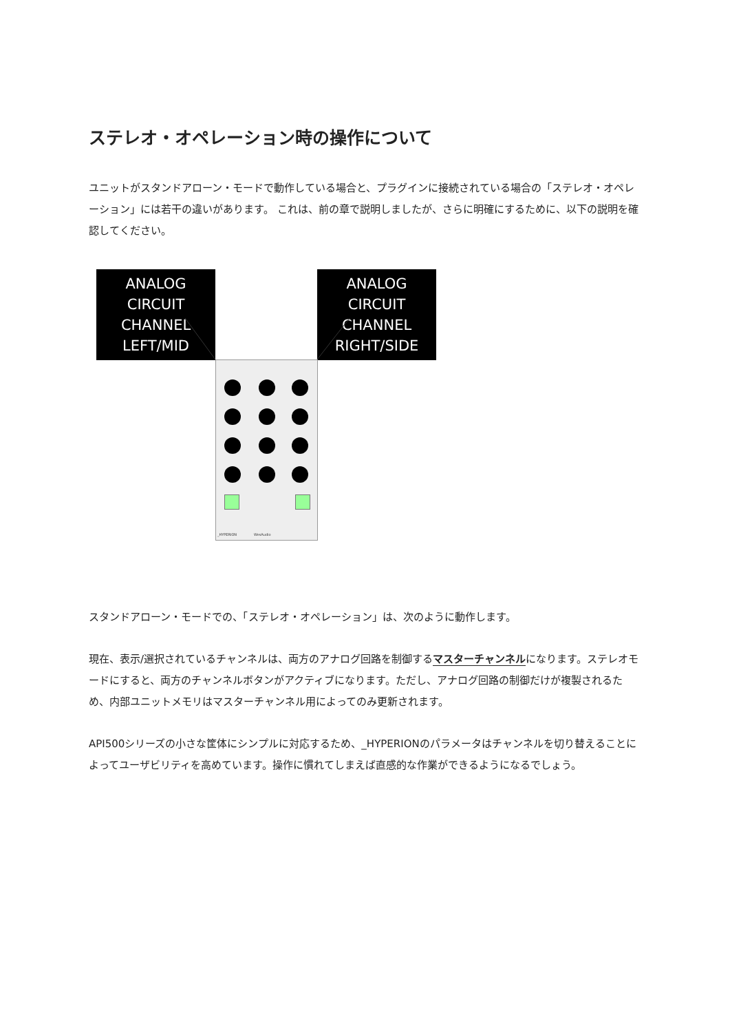ステレオ・オペレーション時の操作について
ユニットがスタンドアローン・モードで動作している場合と、プラグインに接続されている場合の「ステレオ・オペレーション」には若干の違いがあります。 これは、前の章で説明しましたが、さらに明確にするために、以下の説明を確認してください。
ANALOG CIRCUIT
CHANNEL LEFT/MID
ANALOG CIRCUIT
CHANNEL RIGHT/SIDE
_HYPERION WesAudio
スタンドアローン・モードでの、「ステレオ・オペレーション」は、次のように動作します。
現在、表示/選択されているチャンネルは、両方のアナログ回路を制御するマスターチャンネルになります。ステレオモードにすると、両方のチャンネルボタンがアクティブになります。ただし、アナログ回路の制御だけが複製されるため、内部ユニットメモリはマスターチャンネル用によってのみ更新されます。
API500シリーズの小さな筐体にシンプルに対応するため、_HYPERIONのパラメータはチャンネルを切り替えることによってユーザビリティを高めています。操作に慣れてしまえば直感的な作業ができるようになるでしょう。